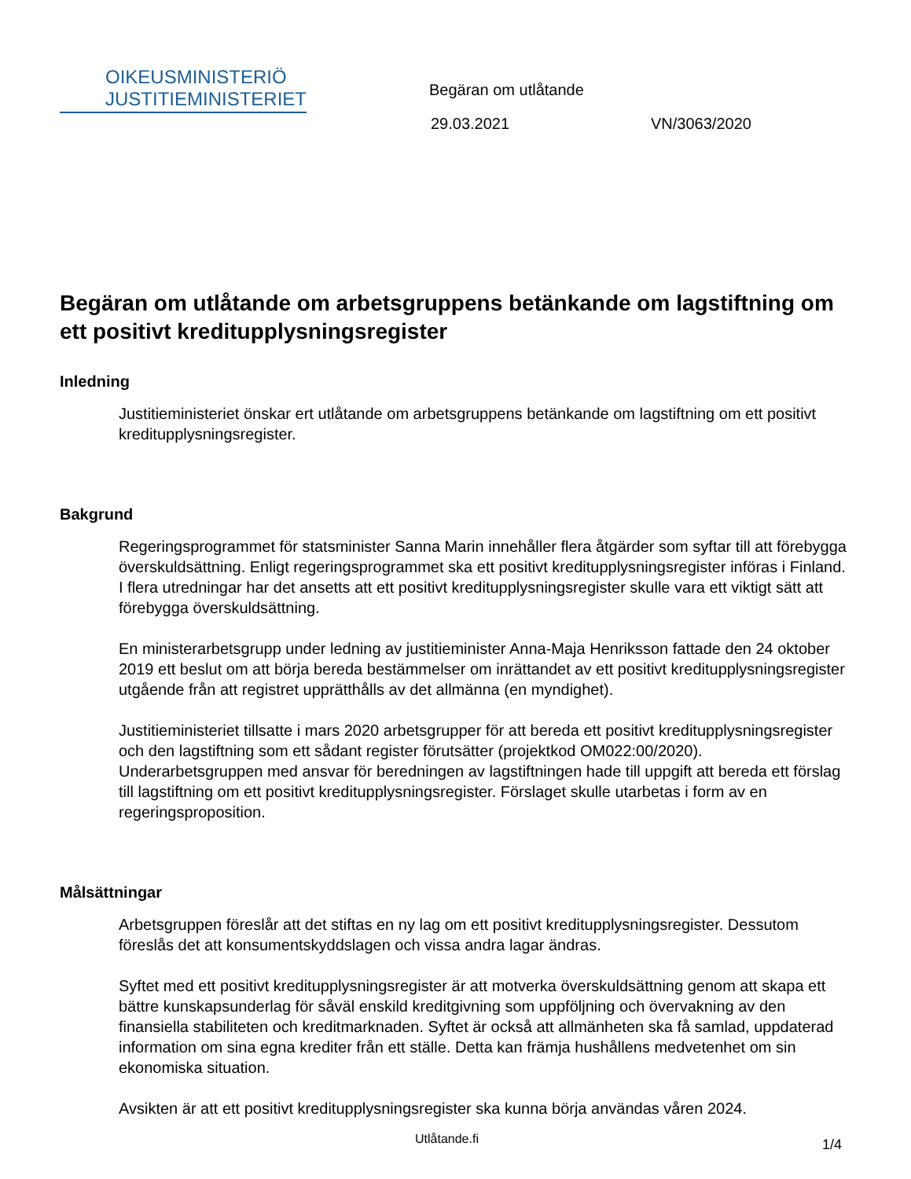OIKEUSMINISTERIÖ
JUSTITIEMINISTERIET
Begäran om utlåtande
29.03.2021 VN/3063/2020
Begäran om utlåtande om arbetsgruppens betänkande om lagstiftning om ett positivt kreditupplysningsregister
Inledning
Justitieministeriet önskar ert utlåtande om arbetsgruppens betänkande om lagstiftning om ett positivt kreditupplysningsregister.
Bakgrund
Regeringsprogrammet för statsminister Sanna Marin innehåller flera åtgärder som syftar till att förebygga överskuldsättning. Enligt regeringsprogrammet ska ett positivt kreditupplysningsregister införas i Finland. I flera utredningar har det ansetts att ett positivt kreditupplysningsregister skulle vara ett viktigt sätt att förebygga överskuldsättning.
En ministerarbetsgrupp under ledning av justitieminister Anna-Maja Henriksson fattade den 24 oktober 2019 ett beslut om att börja bereda bestämmelser om inrättandet av ett positivt kreditupplysningsregister utgående från att registret upprätthålls av det allmänna (en myndighet).
Justitieministeriet tillsatte i mars 2020 arbetsgrupper för att bereda ett positivt kreditupplysningsregister och den lagstiftning som ett sådant register förutsätter (projektkod OM022:00/2020). Underarbetsgruppen med ansvar för beredningen av lagstiftningen hade till uppgift att bereda ett förslag till lagstiftning om ett positivt kreditupplysningsregister. Förslaget skulle utarbetas i form av en regeringsproposition.
Målsättningar
Arbetsgruppen föreslår att det stiftas en ny lag om ett positivt kreditupplysningsregister. Dessutom föreslås det att konsumentskyddslagen och vissa andra lagar ändras.
Syftet med ett positivt kreditupplysningsregister är att motverka överskuldsättning genom att skapa ett bättre kunskapsunderlag för såväl enskild kreditgivning som uppföljning och övervakning av den finansiella stabiliteten och kreditmarknaden. Syftet är också att allmänheten ska få samlad, uppdaterad information om sina egna krediter från ett ställe. Detta kan främja hushållens medvetenhet om sin ekonomiska situation.
Avsikten är att ett positivt kreditupplysningsregister ska kunna börja användas våren 2024.
Utlåtande.fi 1/4